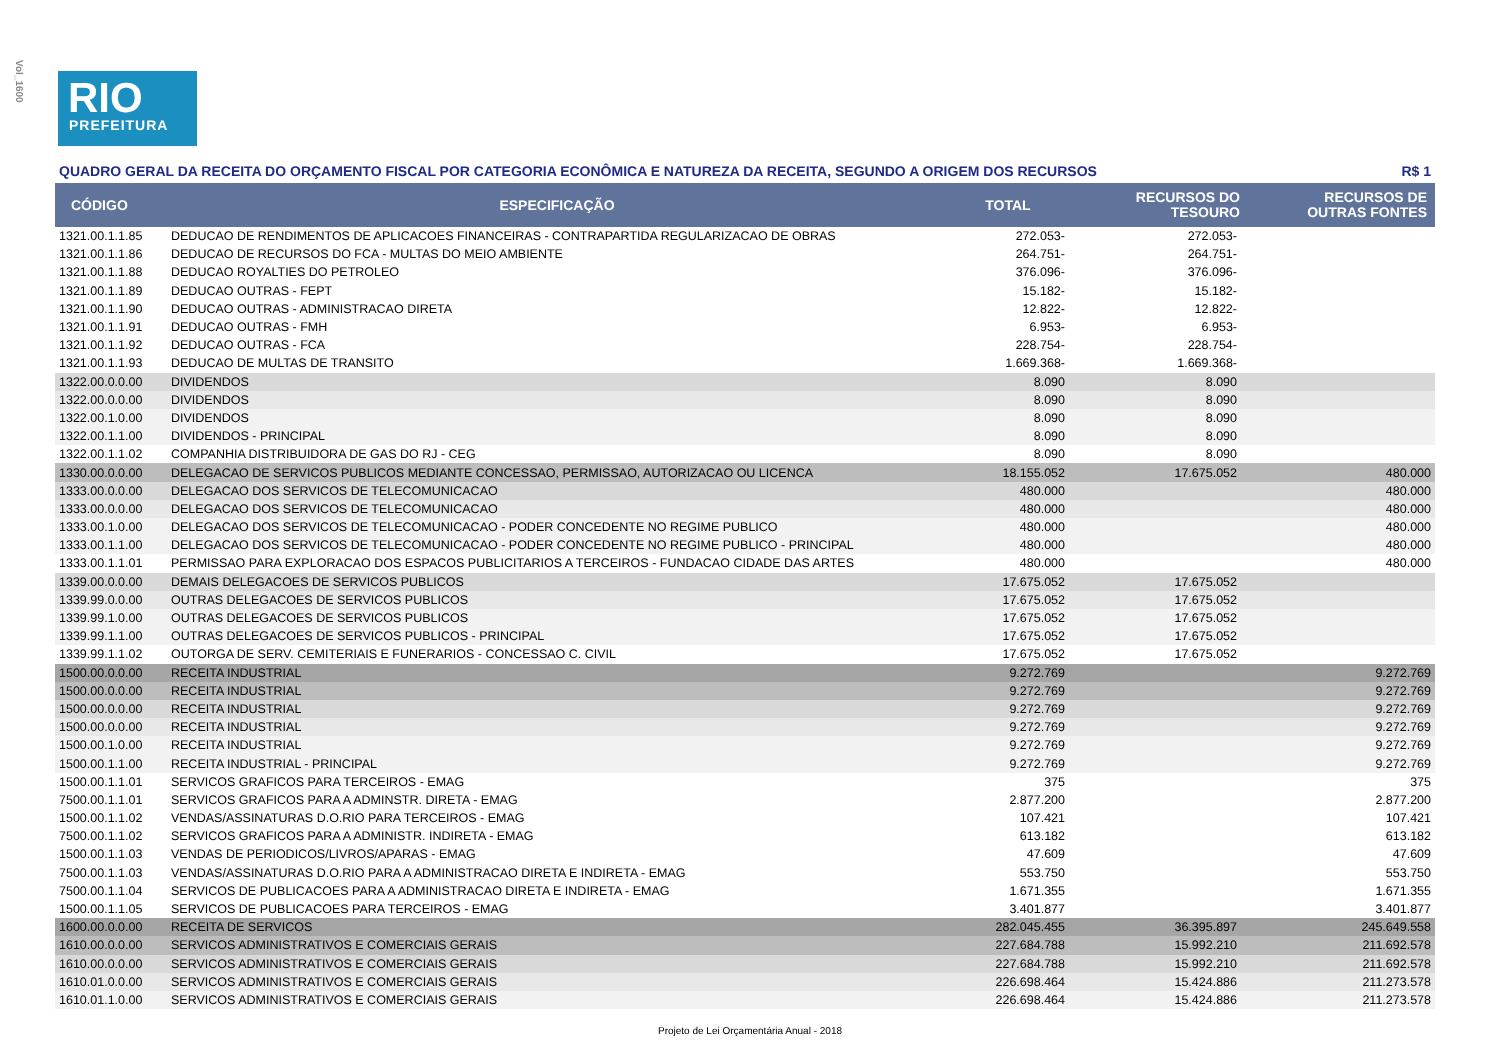Vol_1600
RIO
PREFEITURA
QUADRO GERAL DA RECEITA DO ORÇAMENTO FISCAL POR CATEGORIA ECONÔMICA E NATUREZA DA RECEITA, SEGUNDO A ORIGEM DOS RECURSOS R$ 1
| CÓDIGO | ESPECIFICAÇÃO | TOTAL | RECURSOS DO TESOURO | RECURSOS DE OUTRAS FONTES |
| --- | --- | --- | --- | --- |
| 1321.00.1.1.85 | DEDUCAO DE RENDIMENTOS DE APLICACOES FINANCEIRAS - CONTRAPARTIDA REGULARIZACAO DE OBRAS | 272.053- | 272.053- | |
| 1321.00.1.1.86 | DEDUCAO DE RECURSOS DO FCA - MULTAS DO MEIO AMBIENTE | 264.751- | 264.751- | |
| 1321.00.1.1.88 | DEDUCAO ROYALTIES DO PETROLEO | 376.096- | 376.096- | |
| 1321.00.1.1.89 | DEDUCAO OUTRAS - FEPT | 15.182- | 15.182- | |
| 1321.00.1.1.90 | DEDUCAO OUTRAS - ADMINISTRACAO DIRETA | 12.822- | 12.822- | |
| 1321.00.1.1.91 | DEDUCAO OUTRAS - FMH | 6.953- | 6.953- | |
| 1321.00.1.1.92 | DEDUCAO OUTRAS - FCA | 228.754- | 228.754- | |
| 1321.00.1.1.93 | DEDUCAO DE MULTAS DE TRANSITO | 1.669.368- | 1.669.368- | |
| 1322.00.0.0.00 | DIVIDENDOS | 8.090 | 8.090 | |
| 1322.00.0.0.00 | DIVIDENDOS | 8.090 | 8.090 | |
| 1322.00.1.0.00 | DIVIDENDOS | 8.090 | 8.090 | |
| 1322.00.1.1.00 | DIVIDENDOS - PRINCIPAL | 8.090 | 8.090 | |
| 1322.00.1.1.02 | COMPANHIA DISTRIBUIDORA DE GAS DO RJ - CEG | 8.090 | 8.090 | |
| 1330.00.0.0.00 | DELEGACAO DE SERVICOS PUBLICOS MEDIANTE CONCESSAO, PERMISSAO, AUTORIZACAO OU LICENCA | 18.155.052 | 17.675.052 | 480.000 |
| 1333.00.0.0.00 | DELEGACAO DOS SERVICOS DE TELECOMUNICACAO | 480.000 | | 480.000 |
| 1333.00.0.0.00 | DELEGACAO DOS SERVICOS DE TELECOMUNICACAO | 480.000 | | 480.000 |
| 1333.00.1.0.00 | DELEGACAO DOS SERVICOS DE TELECOMUNICACAO - PODER CONCEDENTE NO REGIME PUBLICO | 480.000 | | 480.000 |
| 1333.00.1.1.00 | DELEGACAO DOS SERVICOS DE TELECOMUNICACAO - PODER CONCEDENTE NO REGIME PUBLICO - PRINCIPAL | 480.000 | | 480.000 |
| 1333.00.1.1.01 | PERMISSAO PARA EXPLORACAO DOS ESPACOS PUBLICITARIOS A TERCEIROS - FUNDACAO CIDADE DAS ARTES | 480.000 | | 480.000 |
| 1339.00.0.0.00 | DEMAIS DELEGACOES DE SERVICOS PUBLICOS | 17.675.052 | 17.675.052 | |
| 1339.99.0.0.00 | OUTRAS DELEGACOES DE SERVICOS PUBLICOS | 17.675.052 | 17.675.052 | |
| 1339.99.1.0.00 | OUTRAS DELEGACOES DE SERVICOS PUBLICOS | 17.675.052 | 17.675.052 | |
| 1339.99.1.1.00 | OUTRAS DELEGACOES DE SERVICOS PUBLICOS - PRINCIPAL | 17.675.052 | 17.675.052 | |
| 1339.99.1.1.02 | OUTORGA DE SERV. CEMITERIAIS E FUNERARIOS - CONCESSAO C. CIVIL | 17.675.052 | 17.675.052 | |
| 1500.00.0.0.00 | RECEITA INDUSTRIAL | 9.272.769 | | 9.272.769 |
| 1500.00.0.0.00 | RECEITA INDUSTRIAL | 9.272.769 | | 9.272.769 |
| 1500.00.0.0.00 | RECEITA INDUSTRIAL | 9.272.769 | | 9.272.769 |
| 1500.00.0.0.00 | RECEITA INDUSTRIAL | 9.272.769 | | 9.272.769 |
| 1500.00.1.0.00 | RECEITA INDUSTRIAL | 9.272.769 | | 9.272.769 |
| 1500.00.1.1.00 | RECEITA INDUSTRIAL - PRINCIPAL | 9.272.769 | | 9.272.769 |
| 1500.00.1.1.01 | SERVICOS GRAFICOS PARA TERCEIROS - EMAG | 375 | | 375 |
| 7500.00.1.1.01 | SERVICOS GRAFICOS PARA A ADMINSTR. DIRETA - EMAG | 2.877.200 | | 2.877.200 |
| 1500.00.1.1.02 | VENDAS/ASSINATURAS D.O.RIO PARA TERCEIROS - EMAG | 107.421 | | 107.421 |
| 7500.00.1.1.02 | SERVICOS GRAFICOS PARA A ADMINISTR. INDIRETA - EMAG | 613.182 | | 613.182 |
| 1500.00.1.1.03 | VENDAS DE PERIODICOS/LIVROS/APARAS - EMAG | 47.609 | | 47.609 |
| 7500.00.1.1.03 | VENDAS/ASSINATURAS D.O.RIO PARA A ADMINISTRACAO DIRETA E INDIRETA - EMAG | 553.750 | | 553.750 |
| 7500.00.1.1.04 | SERVICOS DE PUBLICACOES PARA A ADMINISTRACAO DIRETA E INDIRETA - EMAG | 1.671.355 | | 1.671.355 |
| 1500.00.1.1.05 | SERVICOS DE PUBLICACOES PARA TERCEIROS - EMAG | 3.401.877 | | 3.401.877 |
| 1600.00.0.0.00 | RECEITA DE SERVICOS | 282.045.455 | 36.395.897 | 245.649.558 |
| 1610.00.0.0.00 | SERVICOS ADMINISTRATIVOS E COMERCIAIS GERAIS | 227.684.788 | 15.992.210 | 211.692.578 |
| 1610.00.0.0.00 | SERVICOS ADMINISTRATIVOS E COMERCIAIS GERAIS | 227.684.788 | 15.992.210 | 211.692.578 |
| 1610.01.0.0.00 | SERVICOS ADMINISTRATIVOS E COMERCIAIS GERAIS | 226.698.464 | 15.424.886 | 211.273.578 |
| 1610.01.1.0.00 | SERVICOS ADMINISTRATIVOS E COMERCIAIS GERAIS | 226.698.464 | 15.424.886 | 211.273.578 |
Projeto de Lei Orçamentária Anual - 2018